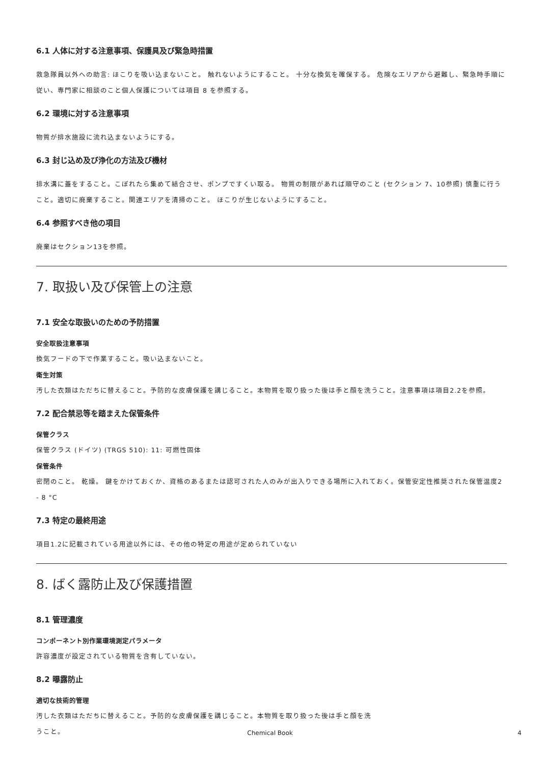6.1 人体に対する注意事項、保護具及び緊急時措置
救急隊員以外への助言: ほこりを吸い込まないこと。 触れないようにすること。 十分な換気を確保する。 危険なエリアから避難し、緊急時手順に従い、専門家に相談のこと個人保護については項目 8 を参照する。
6.2 環境に対する注意事項
物質が排水施設に流れ込まないようにする。
6.3 封じ込め及び浄化の方法及び機材
排水溝に蓋をすること。こぼれたら集めて結合させ、ポンプですくい取る。 物質の制限があれば順守のこと (セクション 7、10参照) 慎重に行うこと。適切に廃棄すること。関連エリアを清掃のこと。 ほこりが生じないようにすること。
6.4 参照すべき他の項目
廃棄はセクション13を参照。
7. 取扱い及び保管上の注意
7.1 安全な取扱いのための予防措置
安全取扱注意事項
換気フードの下で作業すること。吸い込まないこと。
衛生対策
汚した衣類はただちに替えること。予防的な皮膚保護を講じること。本物質を取り扱った後は手と顔を洗うこと。注意事項は項目2.2を参照。
7.2 配合禁忌等を踏まえた保管条件
保管クラス
保管クラス (ドイツ) (TRGS 510): 11: 可燃性固体
保管条件
密閉のこと。 乾燥。 鍵をかけておくか、資格のあるまたは認可された人のみが出入りできる場所に入れておく。保管安定性推奨された保管温度2 - 8 °C
7.3 特定の最終用途
項目1.2に記載されている用途以外には、その他の特定の用途が定められていない
8. ばく露防止及び保護措置
8.1 管理濃度
コンポーネント別作業環境測定パラメータ
許容濃度が設定されている物質を含有していない。
8.2 曝露防止
適切な技術的管理
汚した衣類はただちに替えること。予防的な皮膚保護を講じること。本物質を取り扱った後は手と顔を洗うこと。
Chemical Book 4